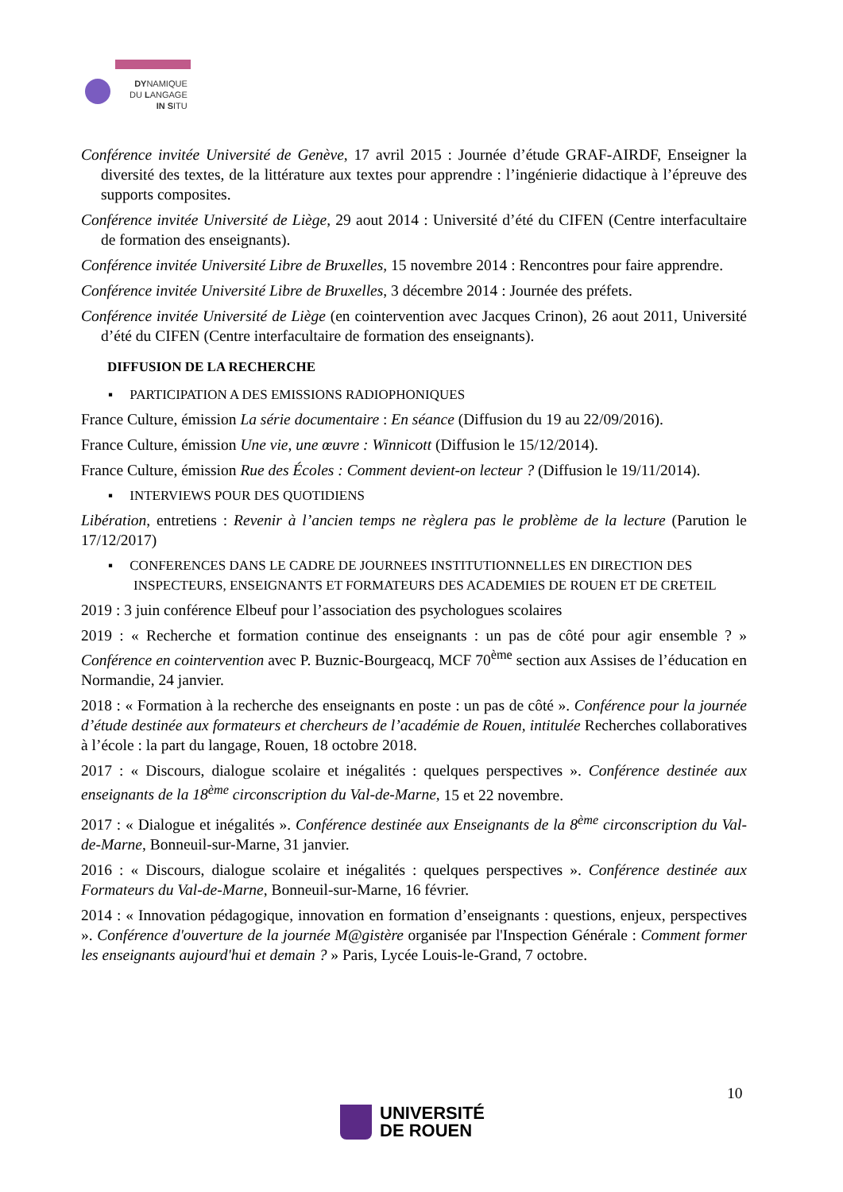DYNAMIQUE
DU LANGAGE
IN SITU
Conférence invitée Université de Genève, 17 avril 2015 : Journée d’étude GRAF-AIRDF, Enseigner la diversité des textes, de la littérature aux textes pour apprendre : l’ingénierie didactique à l’épreuve des supports composites.
Conférence invitée Université de Liège, 29 aout 2014 : Université d’été du CIFEN (Centre interfacultaire de formation des enseignants).
Conférence invitée Université Libre de Bruxelles, 15 novembre 2014 : Rencontres pour faire apprendre.
Conférence invitée Université Libre de Bruxelles, 3 décembre 2014 : Journée des préfets.
Conférence invitée Université de Liège (en cointervention avec Jacques Crinon), 26 aout 2011, Université d’été du CIFEN (Centre interfacultaire de formation des enseignants).
DIFFUSION DE LA RECHERCHE
▪ PARTICIPATION A DES EMISSIONS RADIOPHONIQUES
France Culture, émission La série documentaire : En séance (Diffusion du 19 au 22/09/2016).
France Culture, émission Une vie, une œuvre : Winnicott (Diffusion le 15/12/2014).
France Culture, émission Rue des Écoles : Comment devient-on lecteur ? (Diffusion le 19/11/2014).
▪ INTERVIEWS POUR DES QUOTIDIENS
Libération, entretiens : Revenir à l’ancien temps ne règlera pas le problème de la lecture (Parution le 17/12/2017)
▪ CONFERENCES DANS LE CADRE DE JOURNEES INSTITUTIONNELLES EN DIRECTION DES INSPECTEURS, ENSEIGNANTS ET FORMATEURS DES ACADEMIES DE ROUEN ET DE CRETEIL
2019 : 3 juin conférence Elbeuf pour l’association des psychologues scolaires
2019 : « Recherche et formation continue des enseignants : un pas de côté pour agir ensemble ? » Conférence en cointervention avec P. Buznic-Bourgeacq, MCF 70<sup>ème</sup> section aux Assises de l’éducation en Normandie, 24 janvier.
2018 : « Formation à la recherche des enseignants en poste : un pas de côté ». Conférence pour la journée d’étude destinée aux formateurs et chercheurs de l’académie de Rouen, intitulée Recherches collaboratives à l’école : la part du langage, Rouen, 18 octobre 2018.
2017 : « Discours, dialogue scolaire et inégalités : quelques perspectives ». Conférence destinée aux enseignants de la 18<sup>ème</sup> circonscription du Val-de-Marne, 15 et 22 novembre.
2017 : « Dialogue et inégalités ». Conférence destinée aux Enseignants de la 8<sup>ème</sup> circonscription du Val-de-Marne, Bonneuil-sur-Marne, 31 janvier.
2016 : « Discours, dialogue scolaire et inégalités : quelques perspectives ». Conférence destinée aux Formateurs du Val-de-Marne, Bonneuil-sur-Marne, 16 février.
2014 : « Innovation pédagogique, innovation en formation d’enseignants : questions, enjeux, perspectives ». Conférence d'ouverture de la journée M@gistère organisée par l'Inspection Générale : Comment former les enseignants aujourd'hui et demain ? » Paris, Lycée Louis-le-Grand, 7 octobre.
10
UNIVERSITÉ
DE ROUEN